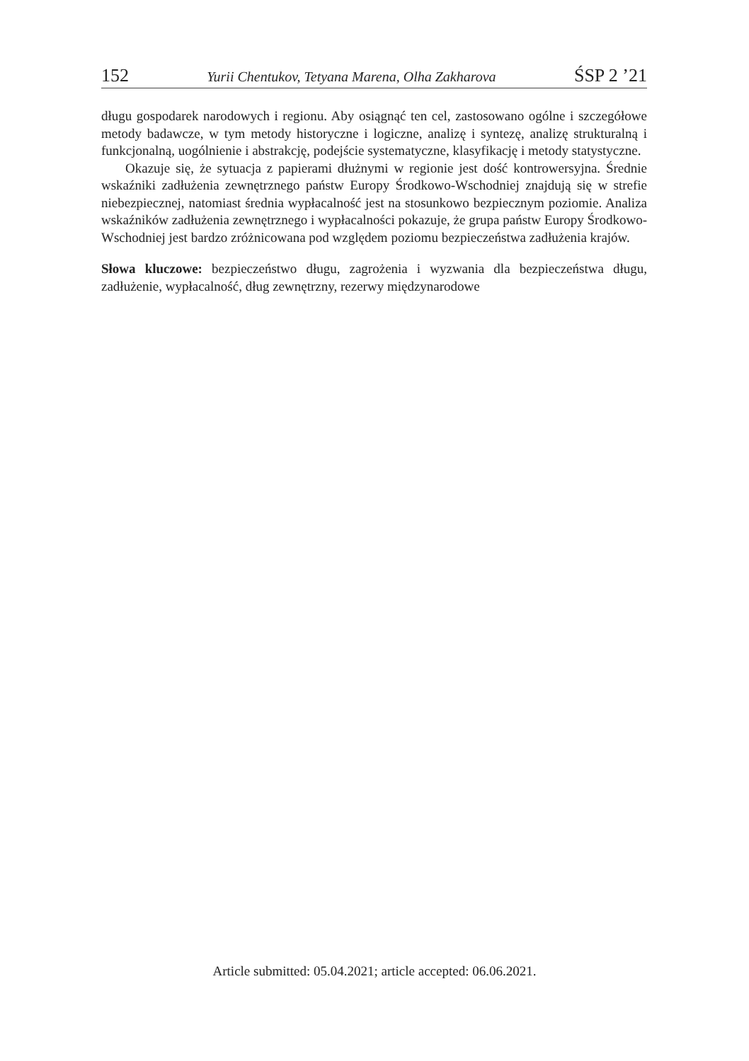152 Yurii Chentukov, Tetyana Marena, Olha Zakharova ŚSP 2 ’21
długu gospodarek narodowych i regionu. Aby osiągnąć ten cel, zastosowano ogólne i szczegółowe metody badawcze, w tym metody historyczne i logiczne, analizę i syntezę, analizę strukturalną i funkcjonalną, uogólnienie i abstrakcję, podejście systematyczne, klasyfikację i metody statystyczne.
Okazuje się, że sytuacja z papierami dłużnymi w regionie jest dość kontrowersyjna. Średnie wskaźniki zadłużenia zewnętrznego państw Europy Środkowo-Wschodniej znajdują się w strefie niebezpiecznej, natomiast średnia wypłacalność jest na stosunkowo bezpiecznym poziomie. Analiza wskaźników zadłużenia zewnętrznego i wypłacalności pokazuje, że grupa państw Europy Środkowo-Wschodniej jest bardzo zróżnicowana pod względem poziomu bezpieczeństwa zadłużenia krajów.
Słowa kluczowe: bezpieczeństwo długu, zagrożenia i wyzwania dla bezpieczeństwa długu, zadłużenie, wypłacalność, dług zewnętrzny, rezerwy międzynarodowe
Article submitted: 05.04.2021; article accepted: 06.06.2021.